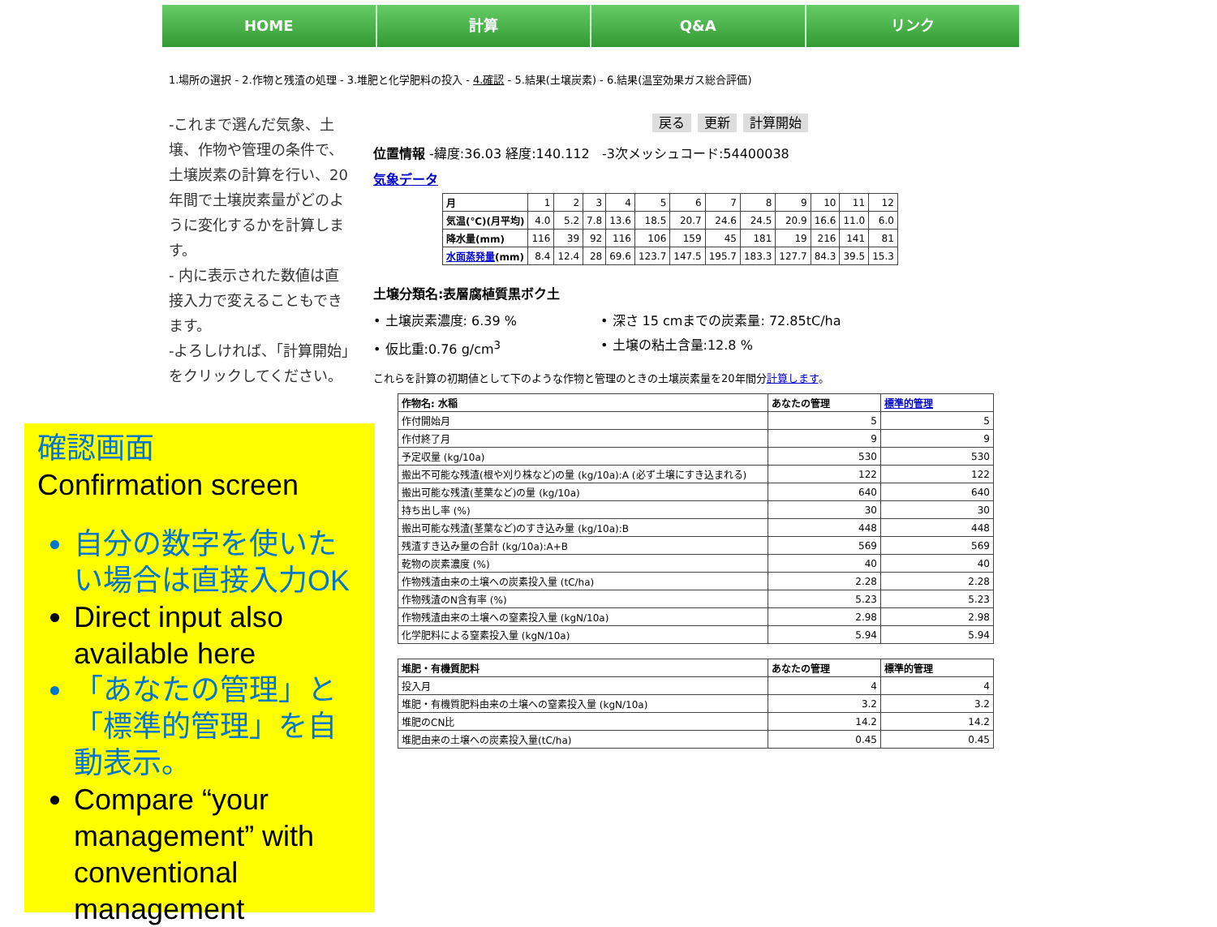HOME 計算 Q&A リンク
1.場所の選択 - 2.作物と残渣の処理 - 3.堆肥と化学肥料の投入 - 4.確認 - 5.結果(土壌炭素) - 6.結果(温室効果ガス総合評価)
-これまで選んだ気象、土壌、作物や管理の条件で、土壌炭素の計算を行い、20年間で土壌炭素量がどのように変化するかを計算します。
- 内に表示された数値は直接入力で変えることもできます。
-よろしければ、｢計算開始｣をクリックしてください。
戻る 更新 計算開始
位置情報 -緯度:36.03 経度:140.112 -3次メッシュコード:54400038
気象データ
| 月 | 1 | 2 | 3 | 4 | 5 | 6 | 7 | 8 | 9 | 10 | 11 | 12 |
| 気温(℃)(月平均) | 4.0 | 5.2 | 7.8 | 13.6 | 18.5 | 20.7 | 24.6 | 24.5 | 20.9 | 16.6 | 11.0 | 6.0 |
| 降水量(mm) | 116 | 39 | 92 | 116 | 106 | 159 | 45 | 181 | 19 | 216 | 141 | 81 |
| 水面蒸発量 (mm) | 8.4 | 12.4 | 28 | 69.6 | 123.7 | 147.5 | 195.7 | 183.3 | 127.7 | 84.3 | 39.5 | 15.3 |
土壌分類名:表層腐植質黒ボク土
• 土壌炭素濃度: 6.39 %
• 仮比重:0.76 g/cm<sup>3</sup>
• 深さ 15 cmまでの炭素量: 72.85tC/ha
• 土壌の粘土含量:12.8 %
これらを計算の初期値として下のような作物と管理のときの土壌炭素量を20年間分計算します。
| 作物名: 水稲 | あなたの管理 | 標準的管理 |
| --- | --- | --- |
| 作付開始月 | 5 | 5 |
| 作付終了月 | 9 | 9 |
| 予定収量 (kg/10a) | 530 | 530 |
| 搬出不可能な残渣(根や刈り株など)の量 (kg/10a):A (必ず土壌にすき込まれる) | 122 | 122 |
| 搬出可能な残渣(茎葉など)の量 (kg/10a) | 640 | 640 |
| 持ち出し率 (%) | 30 | 30 |
| 搬出可能な残渣(茎葉など)のすき込み量 (kg/10a):B | 448 | 448 |
| 残渣すき込み量の合計 (kg/10a):A+B | 569 | 569 |
| 乾物の炭素濃度 (%) | 40 | 40 |
| 作物残渣由来の土壌への炭素投入量 (tC/ha) | 2.28 | 2.28 |
| 作物残渣のN含有率 (%) | 5.23 | 5.23 |
| 作物残渣由来の土壌への窒素投入量 (kgN/10a) | 2.98 | 2.98 |
| 化学肥料による窒素投入量 (kgN/10a) | 5.94 | 5.94 |
| 堆肥・有機質肥料 | あなたの管理 | 標準的管理 |
| --- | --- | --- |
| 投入月 | 4 | 4 |
| 堆肥・有機質肥料由来の土壌への窒素投入量 (kgN/10a) | 3.2 | 3.2 |
| 堆肥のCN比 | 14.2 | 14.2 |
| 堆肥由来の土壌への炭素投入量(tC/ha) | 0.45 | 0.45 |
確認画面
Confirmation screen
自分の数字を使いたい場合は直接入力OK
Direct input also available here
「あなたの管理」と「標準的管理」を自動表示。
Compare “your management” with conventional management